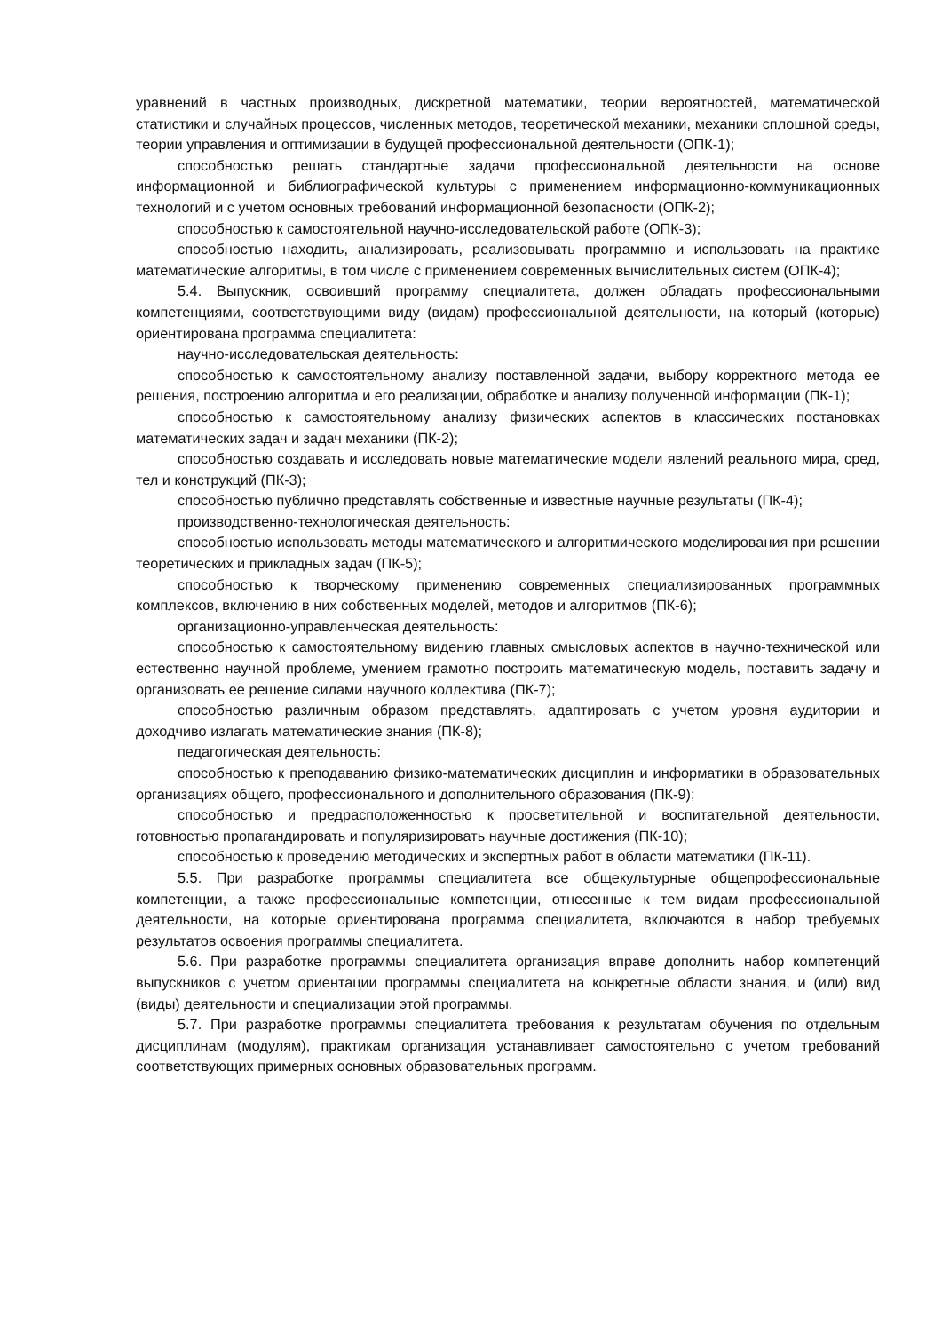уравнений в частных производных, дискретной математики, теории вероятностей, математической статистики и случайных процессов, численных методов, теоретической механики, механики сплошной среды, теории управления и оптимизации в будущей профессиональной деятельности (ОПК-1);
способностью решать стандартные задачи профессиональной деятельности на основе информационной и библиографической культуры с применением информационно-коммуникационных технологий и с учетом основных требований информационной безопасности (ОПК-2);
способностью к самостоятельной научно-исследовательской работе (ОПК-3);
способностью находить, анализировать, реализовывать программно и использовать на практике математические алгоритмы, в том числе с применением современных вычислительных систем (ОПК-4);
5.4. Выпускник, освоивший программу специалитета, должен обладать профессиональными компетенциями, соответствующими виду (видам) профессиональной деятельности, на который (которые) ориентирована программа специалитета:
научно-исследовательская деятельность:
способностью к самостоятельному анализу поставленной задачи, выбору корректного метода ее решения, построению алгоритма и его реализации, обработке и анализу полученной информации (ПК-1);
способностью к самостоятельному анализу физических аспектов в классических постановках математических задач и задач механики (ПК-2);
способностью создавать и исследовать новые математические модели явлений реального мира, сред, тел и конструкций (ПК-3);
способностью публично представлять собственные и известные научные результаты (ПК-4);
производственно-технологическая деятельность:
способностью использовать методы математического и алгоритмического моделирования при решении теоретических и прикладных задач (ПК-5);
способностью к творческому применению современных специализированных программных комплексов, включению в них собственных моделей, методов и алгоритмов (ПК-6);
организационно-управленческая деятельность:
способностью к самостоятельному видению главных смысловых аспектов в научно-технической или естественно научной проблеме, умением грамотно построить математическую модель, поставить задачу и организовать ее решение силами научного коллектива (ПК-7);
способностью различным образом представлять, адаптировать с учетом уровня аудитории и доходчиво излагать математические знания (ПК-8);
педагогическая деятельность:
способностью к преподаванию физико-математических дисциплин и информатики в образовательных организациях общего, профессионального и дополнительного образования (ПК-9);
способностью и предрасположенностью к просветительной и воспитательной деятельности, готовностью пропагандировать и популяризировать научные достижения (ПК-10);
способностью к проведению методических и экспертных работ в области математики (ПК-11).
5.5. При разработке программы специалитета все общекультурные общепрофессиональные компетенции, а также профессиональные компетенции, отнесенные к тем видам профессиональной деятельности, на которые ориентирована программа специалитета, включаются в набор требуемых результатов освоения программы специалитета.
5.6. При разработке программы специалитета организация вправе дополнить набор компетенций выпускников с учетом ориентации программы специалитета на конкретные области знания, и (или) вид (виды) деятельности и специализации этой программы.
5.7. При разработке программы специалитета требования к результатам обучения по отдельным дисциплинам (модулям), практикам организация устанавливает самостоятельно с учетом требований соответствующих примерных основных образовательных программ.